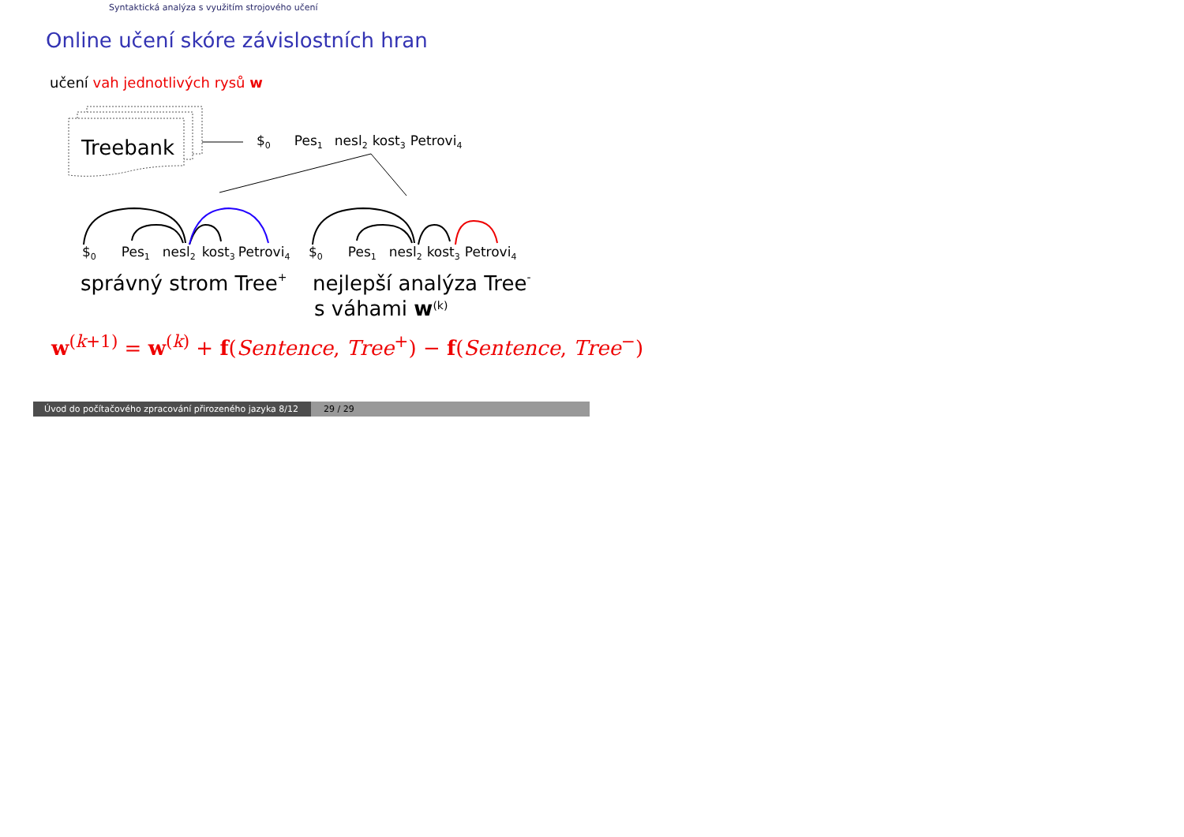Syntaktická analýza s využitím strojového učení
Online učení skóre závislostních hran
učení vah jednotlivých rysů w
Treebank
$0Pes1nesl2kost3Petrovi4
$0Pes1nesl2kost3Petrovi4
$0Pes1nesl2kost3Petrovi4
správný strom Tree+
nejlepší analýza Tree-
s váhami w(k)
w<sup>(k+1)</sup> = w<sup>(k)</sup> + f(Sentence, Tree<sup>+</sup>) − f(Sentence, Tree<sup>−</sup>)
Úvod do počítačového zpracování přirozeného jazyka 8/12
29 / 29